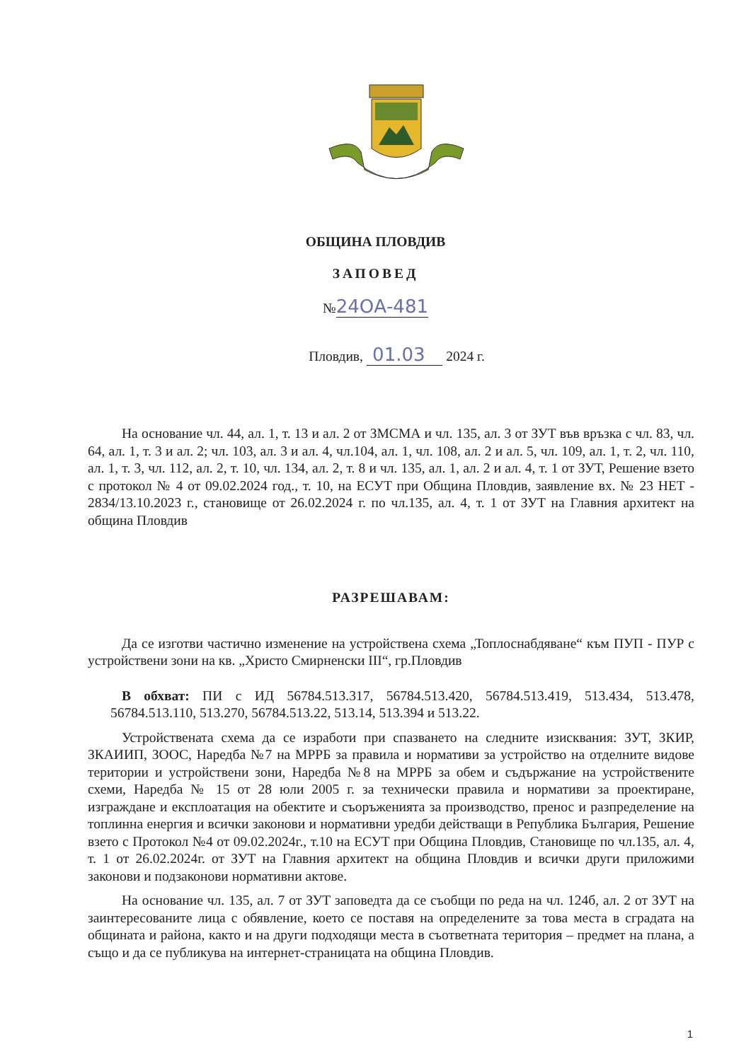ОБЩИНА ПЛОВДИВ
ЗАПОВЕД
№24ОА-481
Пловдив, 01.03 2024 г.
На основание чл. 44, ал. 1, т. 13 и ал. 2 от ЗМСМА и чл. 135, ал. 3 от ЗУТ във връзка с чл. 83, чл. 64, ал. 1, т. 3 и ал. 2; чл. 103, ал. 3 и ал. 4, чл.104, ал. 1, чл. 108, ал. 2 и ал. 5, чл. 109, ал. 1, т. 2, чл. 110, ал. 1, т. 3, чл. 112, ал. 2, т. 10, чл. 134, ал. 2, т. 8 и чл. 135, ал. 1, ал. 2 и ал. 4, т. 1 от ЗУТ, Решение взето с протокол № 4 от 09.02.2024 год., т. 10, на ЕСУТ при Община Пловдив, заявление вх. № 23 НЕТ - 2834/13.10.2023 г., становище от 26.02.2024 г. по чл.135, ал. 4, т. 1 от ЗУТ на Главния архитект на община Пловдив
РАЗРЕШАВАМ:
Да се изготви частично изменение на устройствена схема „Топлоснабдяване“ към ПУП - ПУР с устройствени зони на кв. „Христо Смирненски III“, гр.Пловдив
В обхват: ПИ с ИД 56784.513.317, 56784.513.420, 56784.513.419, 513.434, 513.478, 56784.513.110, 513.270, 56784.513.22, 513.14, 513.394 и 513.22.
Устройствената схема да се изработи при спазването на следните изисквания: ЗУТ, ЗКИР, ЗКАИИП, ЗООС, Наредба №7 на МРРБ за правила и нормативи за устройство на отделните видове територии и устройствени зони, Наредба №8 на МРРБ за обем и съдържание на устройствените схеми, Наредба № 15 от 28 юли 2005 г. за технически правила и нормативи за проектиране, изграждане и експлоатация на обектите и съоръженията за производство, пренос и разпределение на топлинна енергия и всички законови и нормативни уредби действащи в Република България, Решение взето с Протокол №4 от 09.02.2024г., т.10 на ЕСУТ при Община Пловдив, Становище по чл.135, ал. 4, т. 1 от 26.02.2024г. от ЗУТ на Главния архитект на община Пловдив и всички други приложими законови и подзаконови нормативни актове.
На основание чл. 135, ал. 7 от ЗУТ заповедта да се съобщи по реда на чл. 124б, ал. 2 от ЗУТ на заинтересованите лица с обявление, което се поставя на определените за това места в сградата на общината и района, както и на други подходящи места в съответната територия – предмет на плана, а също и да се публикува на интернет-страницата на община Пловдив.
1